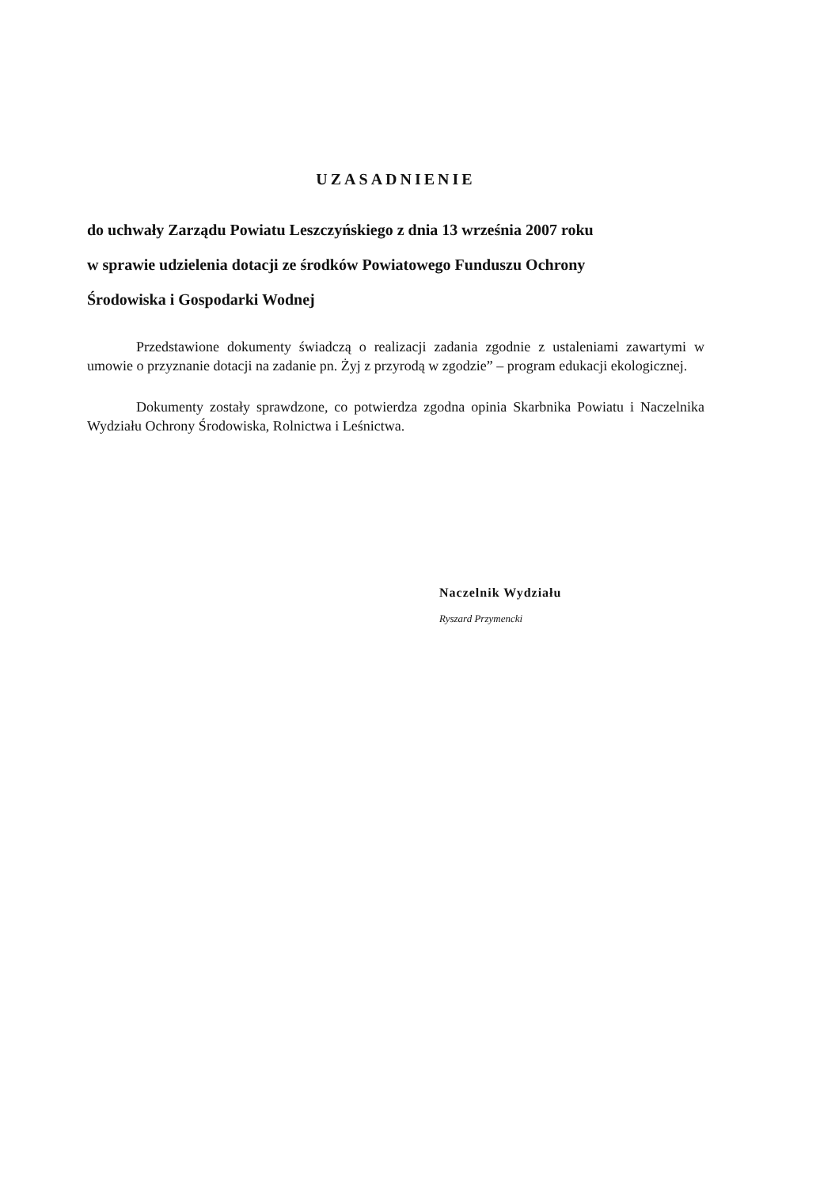UZASADNIENIE
do uchwały Zarządu Powiatu Leszczyńskiego z dnia 13 września 2007 roku
w sprawie udzielenia dotacji ze środków Powiatowego Funduszu Ochrony
Środowiska i Gospodarki Wodnej
Przedstawione dokumenty świadczą o realizacji zadania zgodnie z ustaleniami zawartymi w umowie o przyznanie dotacji na zadanie pn. Żyj z przyrodą w zgodzie” – program edukacji ekologicznej.
Dokumenty zostały sprawdzone, co potwierdza zgodna opinia Skarbnika Powiatu i Naczelnika Wydziału Ochrony Środowiska, Rolnictwa i Leśnictwa.
Naczelnik Wydziału
Ryszard Przymencki